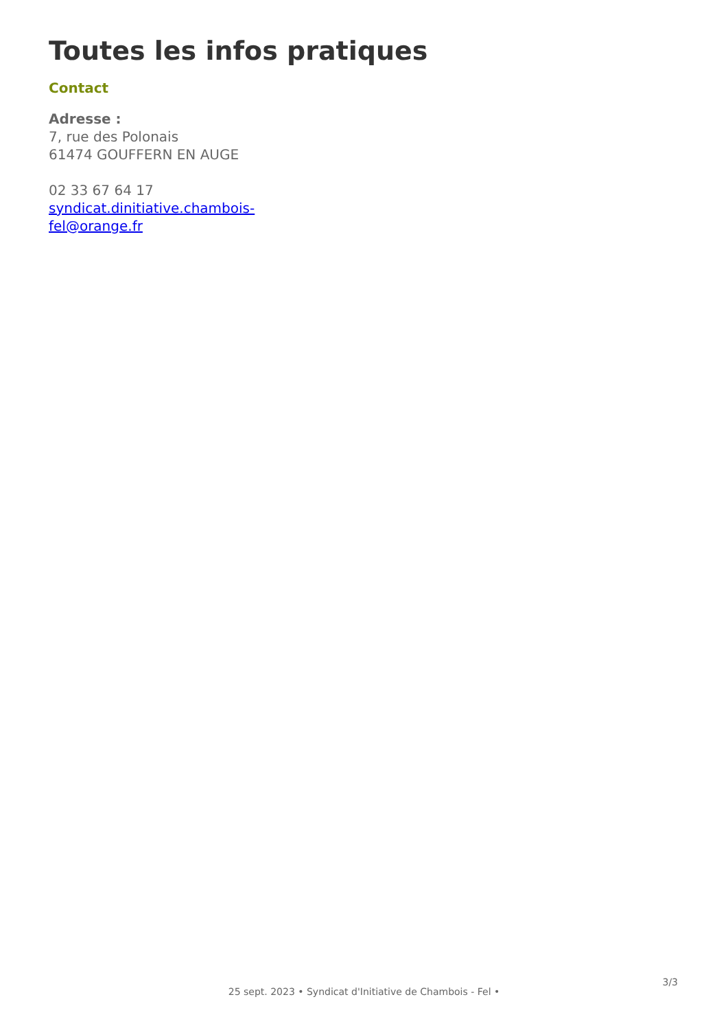Toutes les infos pratiques
Contact
Adresse :
7, rue des Polonais
61474 GOUFFERN EN AUGE
02 33 67 64 17
syndicat.dinitiative.chambois-fel@orange.fr
25 sept. 2023 • Syndicat d'Initiative de Chambois - Fel •
3/3